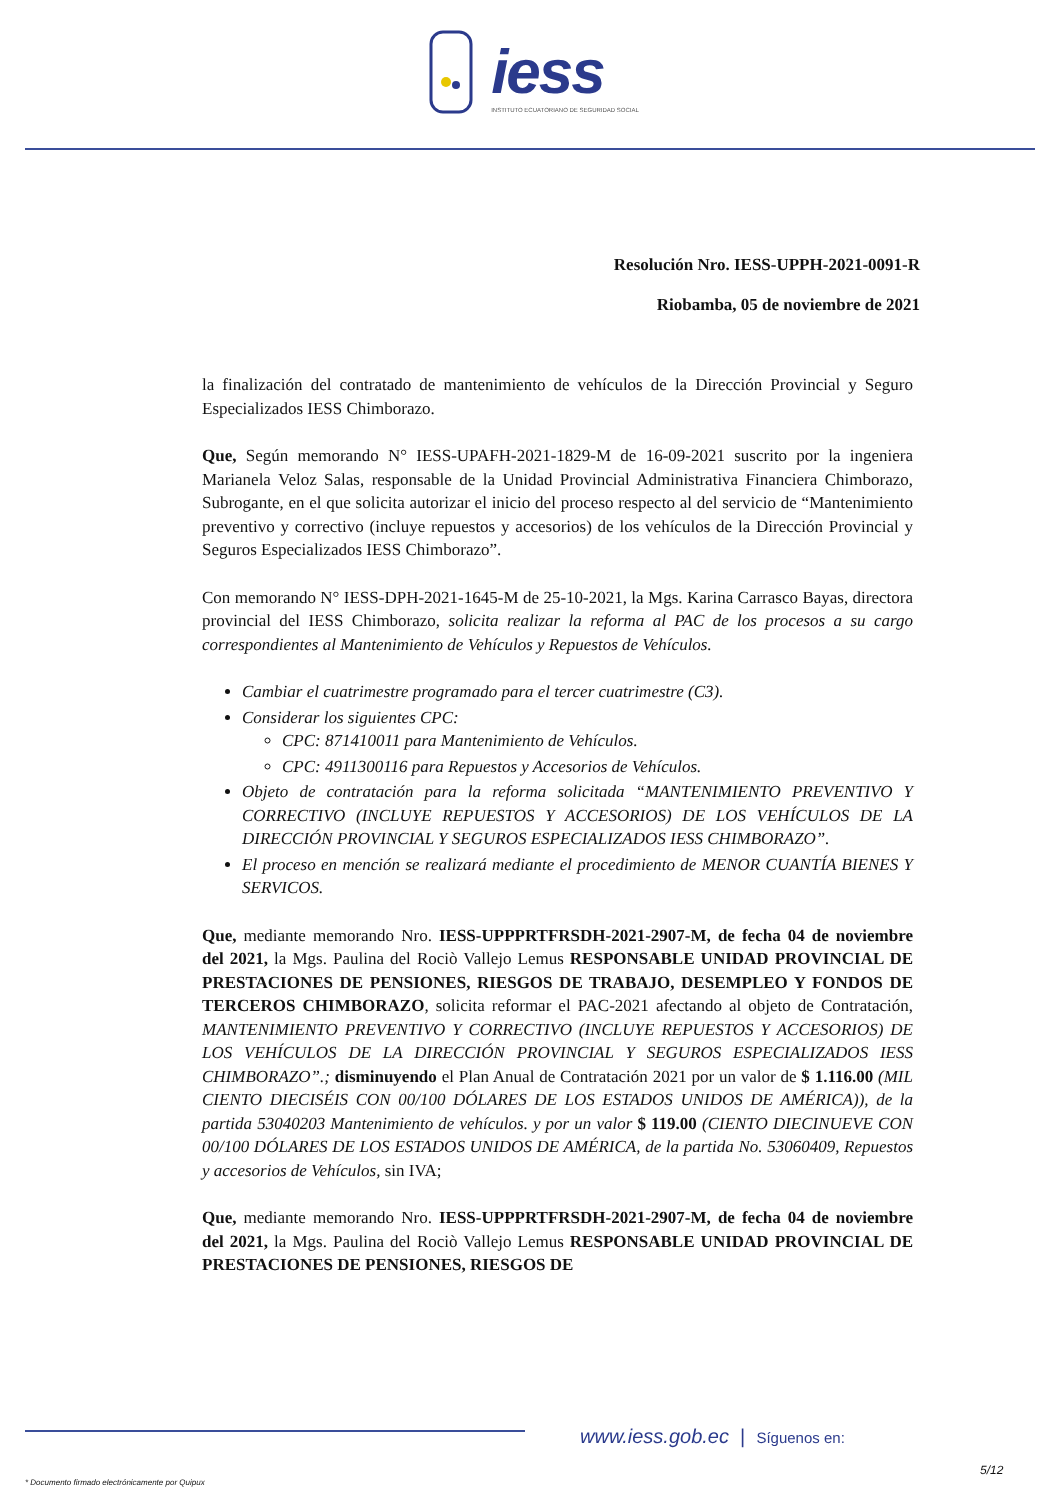iess
INSTITUTO ECUATORIANO DE SEGURIDAD SOCIAL
Resolución Nro. IESS-UPPH-2021-0091-R
Riobamba, 05 de noviembre de 2021
la finalización del contratado de mantenimiento de vehículos de la Dirección Provincial y Seguro Especializados IESS Chimborazo.
Que, Según memorando N° IESS-UPAFH-2021-1829-M de 16-09-2021 suscrito por la ingeniera Marianela Veloz Salas, responsable de la Unidad Provincial Administrativa Financiera Chimborazo, Subrogante, en el que solicita autorizar el inicio del proceso respecto al del servicio de “Mantenimiento preventivo y correctivo (incluye repuestos y accesorios) de los vehículos de la Dirección Provincial y Seguros Especializados IESS Chimborazo”.
Con memorando N° IESS-DPH-2021-1645-M de 25-10-2021, la Mgs. Karina Carrasco Bayas, directora provincial del IESS Chimborazo, solicita realizar la reforma al PAC de los procesos a su cargo correspondientes al Mantenimiento de Vehículos y Repuestos de Vehículos.
Cambiar el cuatrimestre programado para el tercer cuatrimestre (C3).
Considerar los siguientes CPC:
CPC: 871410011 para Mantenimiento de Vehículos.
CPC: 4911300116 para Repuestos y Accesorios de Vehículos.
Objeto de contratación para la reforma solicitada “MANTENIMIENTO PREVENTIVO Y CORRECTIVO (INCLUYE REPUESTOS Y ACCESORIOS) DE LOS VEHÍCULOS DE LA DIRECCIÓN PROVINCIAL Y SEGUROS ESPECIALIZADOS IESS CHIMBORAZO”.
El proceso en mención se realizará mediante el procedimiento de MENOR CUANTÍA BIENES Y SERVICOS.
Que, mediante memorando Nro. IESS-UPPPRTFRSDH-2021-2907-M, de fecha 04 de noviembre del 2021, la Mgs. Paulina del Rociò Vallejo Lemus RESPONSABLE UNIDAD PROVINCIAL DE PRESTACIONES DE PENSIONES, RIESGOS DE TRABAJO, DESEMPLEO Y FONDOS DE TERCEROS CHIMBORAZO, solicita reformar el PAC-2021 afectando al objeto de Contratación, MANTENIMIENTO PREVENTIVO Y CORRECTIVO (INCLUYE REPUESTOS Y ACCESORIOS) DE LOS VEHÍCULOS DE LA DIRECCIÓN PROVINCIAL Y SEGUROS ESPECIALIZADOS IESS CHIMBORAZO”.; disminuyendo el Plan Anual de Contratación 2021 por un valor de $ 1.116.00 (MIL CIENTO DIECISÉIS CON 00/100 DÓLARES DE LOS ESTADOS UNIDOS DE AMÉRICA)), de la partida 53040203 Mantenimiento de vehículos. y por un valor $ 119.00 (CIENTO DIECINUEVE CON 00/100 DÓLARES DE LOS ESTADOS UNIDOS DE AMÉRICA, de la partida No. 53060409, Repuestos y accesorios de Vehículos, sin IVA;
Que, mediante memorando Nro. IESS-UPPPRTFRSDH-2021-2907-M, de fecha 04 de noviembre del 2021, la Mgs. Paulina del Rociò Vallejo Lemus RESPONSABLE UNIDAD PROVINCIAL DE PRESTACIONES DE PENSIONES, RIESGOS DE
www.iess.gob.ec | Síguenos en:
5/12
* Documento firmado electrónicamente por Quipux